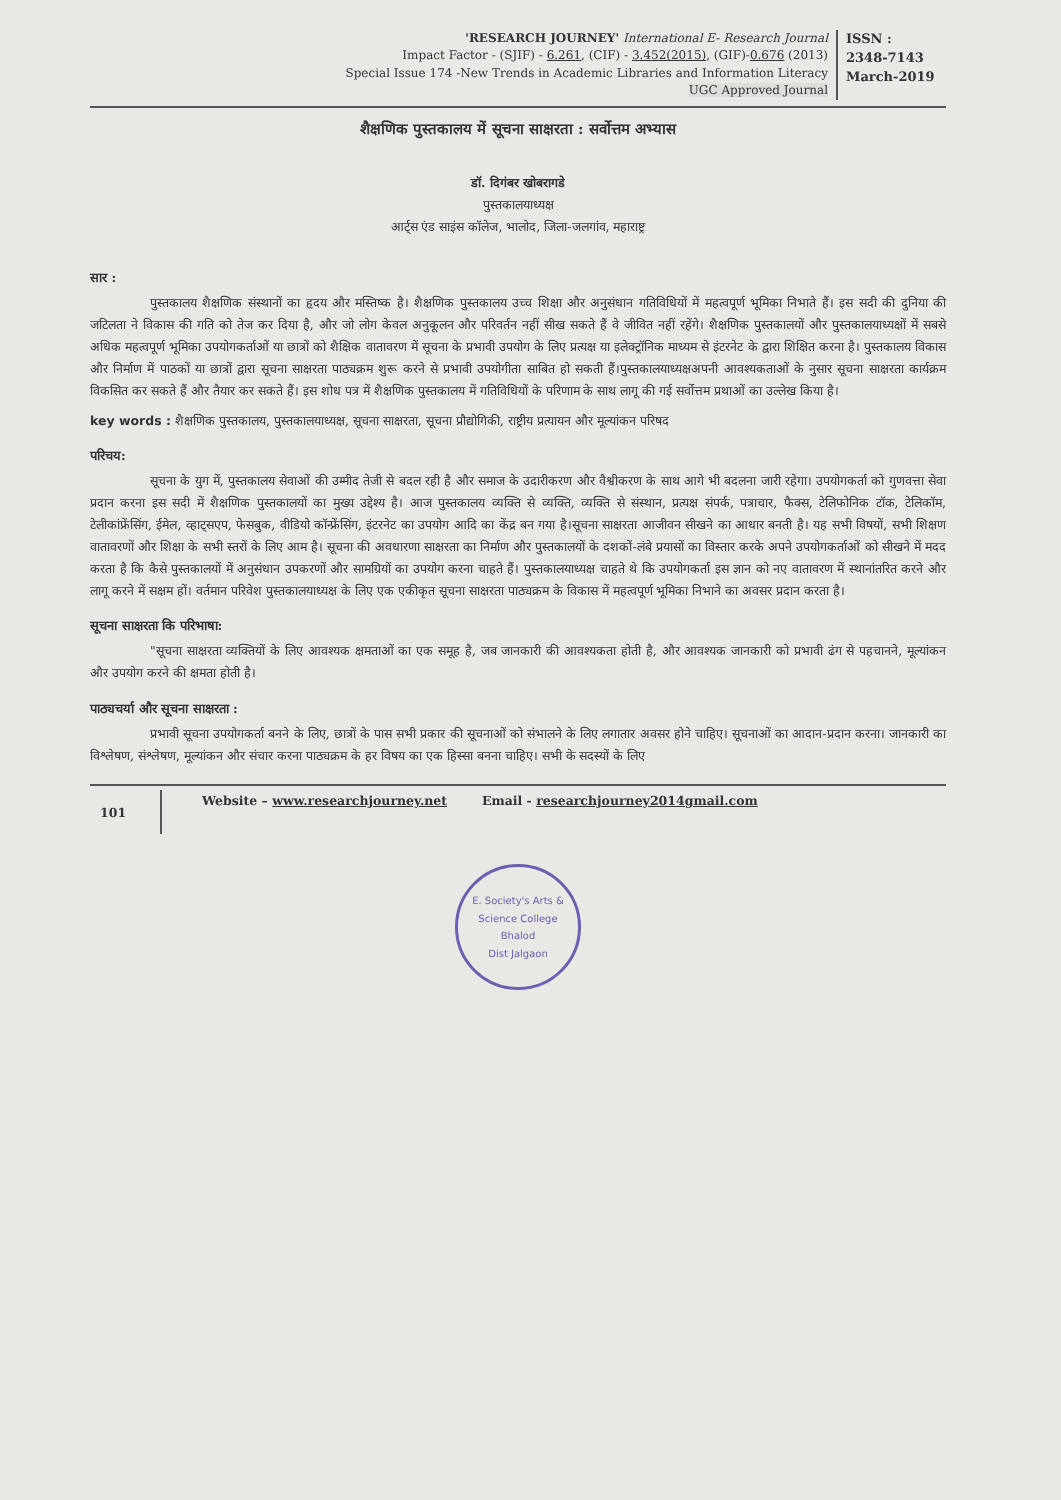'RESEARCH JOURNEY' International E- Research Journal
Impact Factor - (SJIF) - 6.261, (CIF) - 3.452(2015), (GIF)-0.676 (2013)
Special Issue 174 -New Trends in Academic Libraries and Information Literacy
UGC Approved Journal
ISSN :
2348-7143
March-2019
शैक्षणिक पुस्तकालय में सूचना साक्षरता : सर्वोत्तम अभ्यास
डॉ. दिगंबर खोबरागडे
पुस्तकालयाध्यक्ष
आर्ट्स एंड साइंस कॉलेज, भालोद, जिला-जलगांव, महाराष्ट्र
सार :
पुस्तकालय शैक्षणिक संस्थानों का हृदय और मस्तिष्क है। शैक्षणिक पुस्तकालय उच्च शिक्षा और अनुसंधान गतिविधियों में महत्वपूर्ण भूमिका निभाते हैं। इस सदी की दुनिया की जटिलता ने विकास की गति को तेज कर दिया है, और जो लोग केवल अनुकूलन और परिवर्तन नहीं सीख सकते हैं वे जीवित नहीं रहेंगे। शैक्षणिक पुस्तकालयों और पुस्तकालयाध्यक्षों में सबसे अधिक महत्वपूर्ण भूमिका उपयोगकर्ताओं या छात्रों को शैक्षिक वातावरण में सूचना के प्रभावी उपयोग के लिए प्रत्यक्ष या इलेक्ट्रॉनिक माध्यम से इंटरनेट के द्वारा शिक्षित करना है। पुस्तकालय विकास और निर्माण में पाठकों या छात्रों द्वारा सूचना साक्षरता पाठ्यक्रम शुरू करने से प्रभावी उपयोगीता साबित हो सकती हैं।पुस्तकालयाध्यक्षअपनी आवश्यकताओं के नुसार सूचना साक्षरता कार्यक्रम विकसित कर सकते हैं और तैयार कर सकते हैं। इस शोध पत्र में शैक्षणिक पुस्तकालय में गतिविधियों के परिणाम के साथ लागू की गई सर्वोत्तम प्रथाओं का उल्लेख किया है।
key words : शैक्षणिक पुस्तकालय, पुस्तकालयाध्यक्ष, सूचना साक्षरता, सूचना प्रौद्योगिकी, राष्ट्रीय प्रत्यायन और मूल्यांकन परिषद
परिचय:
सूचना के युग में, पुस्तकालय सेवाओं की उम्मीद तेजी से बदल रही है और समाज के उदारीकरण और वैश्वीकरण के साथ आगे भी बदलना जारी रहेगा। उपयोगकर्ता को गुणवत्ता सेवा प्रदान करना इस सदी में शैक्षणिक पुस्तकालयों का मुख्य उद्देश्य है। आज पुस्तकालय व्यक्ति से व्यक्ति, व्यक्ति से संस्थान, प्रत्यक्ष संपर्क, पत्राचार, फैक्स, टेलिफोनिक टॉक, टेलिकॉम, टेलीकांफ्रेंसिंग, ईमेल, व्हाट्सएप, फेसबुक, वीडियो कॉन्फ्रेंसिंग, इंटरनेट का उपयोग आदि का केंद्र बन गया है।सूचना साक्षरता आजीवन सीखने का आधार बनती है। यह सभी विषयों, सभी शिक्षण वातावरणों और शिक्षा के सभी स्तरों के लिए आम है। सूचना की अवधारणा साक्षरता का निर्माण और पुस्तकालयों के दशकों-लंबे प्रयासों का विस्तार करके अपने उपयोगकर्ताओं को सीखने में मदद करता है कि कैसे पुस्तकालयों में अनुसंधान उपकरणों और सामग्रियों का उपयोग करना चाहते हैं। पुस्तकालयाध्यक्ष चाहते थे कि उपयोगकर्ता इस ज्ञान को नए वातावरण में स्थानांतरित करने और लागू करने में सक्षम हों। वर्तमान परिवेश पुस्तकालयाध्यक्ष के लिए एक एकीकृत सूचना साक्षरता पाठ्यक्रम के विकास में महत्वपूर्ण भूमिका निभाने का अवसर प्रदान करता है।
सूचना साक्षरता कि परिभाषा:
"सूचना साक्षरता व्यक्तियों के लिए आवश्यक क्षमताओं का एक समूह है, जब जानकारी की आवश्यकता होती है, और आवश्यक जानकारी को प्रभावी ढंग से पहचानने, मूल्यांकन और उपयोग करने की क्षमता होती है।
पाठ्यचर्या और सूचना साक्षरता :
प्रभावी सूचना उपयोगकर्ता बनने के लिए, छात्रों के पास सभी प्रकार की सूचनाओं को संभालने के लिए लगातार अवसर होने चाहिए। सूचनाओं का आदान-प्रदान करना। जानकारी का विश्लेषण, संश्लेषण, मूल्यांकन और संचार करना पाठ्यक्रम के हर विषय का एक हिस्सा बनना चाहिए। सभी के सदस्यों के लिए
101
Website – www.researchjourney.net Email - researchjourney2014gmail.com
E. Society's Arts & Science College
Bhalod
Dist Jalgaon